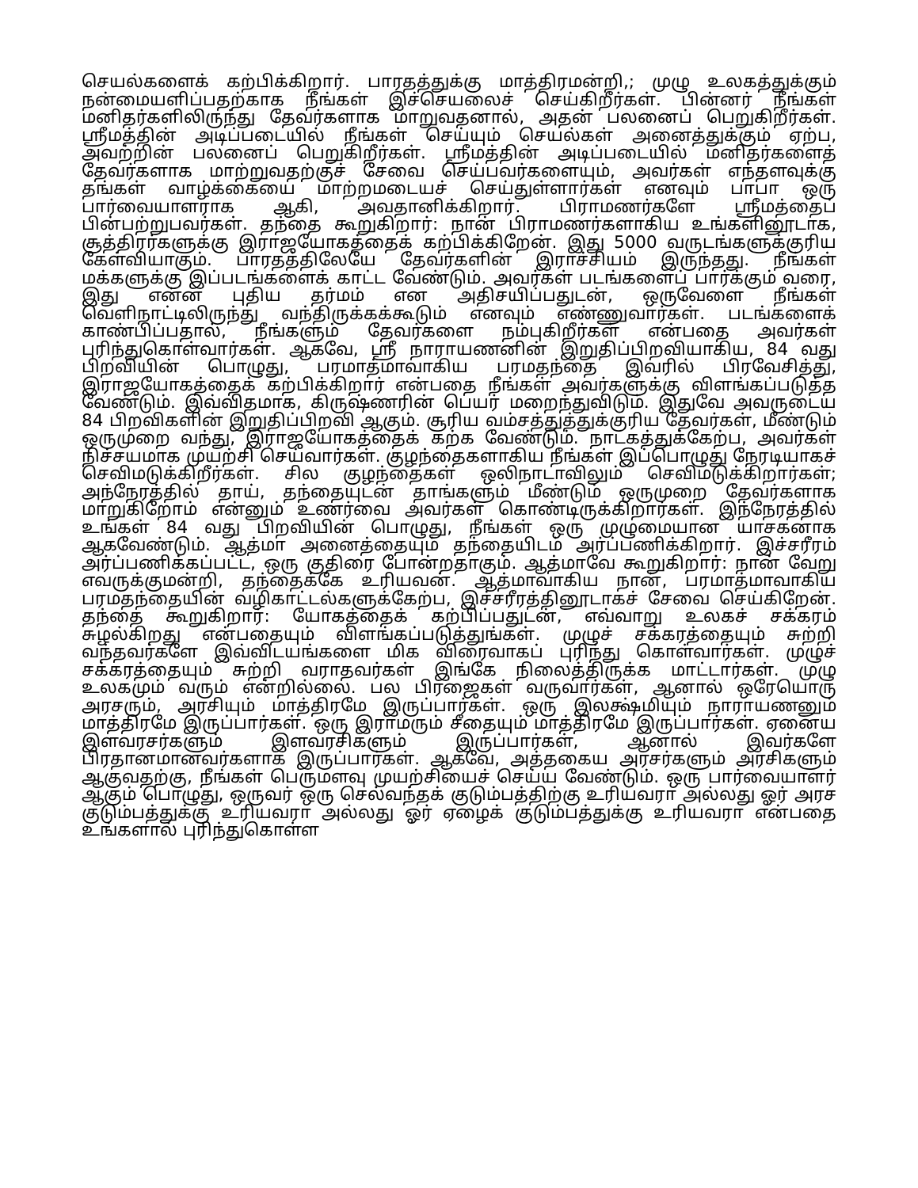செயல்களைக் கற்பிக்கிறார். பாரதத்துக்கு மாத்திரமன்றி,; முழு உலகத்துக்கும் நன்மையளிப்பதற்காக நீங்கள் இச்செயலைச் செய்கிறீர்கள். பின்னர் நீங்கள் மனிதர்களிலிருந்து தேவர்களாக மாறுவதனால், அதன் பலனைப் பெறுகிறீர்கள். ஸ்ரீமத்தின் அடிப்படையில் நீங்கள் செய்யும் செயல்கள் அனைத்துக்கும் ஏற்ப, அவற்றின் பலனைப் பெறுகிறீர்கள். ஸ்ரீமத்தின் அடிப்படையில் மனிதர்களைத் தேவர்களாக மாற்றுவதற்குச் சேவை செய்பவர்களையும், அவர்கள் எந்தளவுக்கு தங்கள் வாழ்க்கையை மாற்றமடையச் செய்துள்ளார்கள் எனவும் பாபா ஒரு பார்வையாளராக ஆகி, அவதானிக்கிறார். பிராமணர்களே ஸ்ரீமத்தைப் பின்பற்றுபவர்கள். தந்தை கூறுகிறார்: நான் பிராமணர்களாகிய உங்களினூடாக, சூத்திரர்களுக்கு இராஜயோகத்தைக் கற்பிக்கிறேன். இது 5000 வருடங்களுக்குரிய கேள்வியாகும். பாரதத்திலேயே தேவர்களின் இராச்சியம் இருந்தது. நீங்கள் மக்களுக்கு இப்படங்களைக் காட்ட வேண்டும். அவர்கள் படங்களைப் பார்க்கும் வரை, இது என்ன புதிய தர்மம் என அதிசயிப்பதுடன், ஒருவேளை நீங்கள் வெளிநாட்டிலிருந்து வந்திருக்கக்கூடும் எனவும் எண்ணுவார்கள். படங்களைக் காண்பிப்பதால், நீங்களும் தேவர்களை நம்புகிறீர்கள் என்பதை அவர்கள் புரிந்துகொள்வார்கள். ஆகவே, ஸ்ரீ நாராயணனின் இறுதிப்பிறவியாகிய, 84 வது பிறவியின் பொழுது, பரமாத்மாவாகிய பரமதந்தை இவரில் பிரவேசித்து, இராஜயோகத்தைக் கற்பிக்கிறார் என்பதை நீங்கள் அவர்களுக்கு விளங்கப்படுத்த வேண்டும். இவ்விதமாக, கிருஷ்ணரின் பெயர் மறைந்துவிடும். இதுவே அவருடைய 84 பிறவிகளின் இறுதிப்பிறவி ஆகும். சூரிய வம்சத்துத்துக்குரிய தேவர்கள், மீண்டும் ஒருமுறை வந்து, இராஜயோகத்தைக் கற்க வேண்டும். நாடகத்துக்கேற்ப, அவர்கள் நிச்சயமாக முயற்சி செய்வார்கள். குழந்தைகளாகிய நீங்கள் இப்பொழுது நேரடியாகச் செவிமடுக்கிறீர்கள். சில குழந்தைகள் ஒலிநாடாவிலும் செவிமடுக்கிறார்கள்; அந்நேரத்தில் தாய், தந்தையுடன் தாங்களும் மீண்டும் ஒருமுறை தேவர்களாக மாறுகிறோம் என்னும் உணர்வை அவர்கள் கொண்டிருக்கிறார்கள். இந்நேரத்தில் உங்கள் 84 வது பிறவியின் பொழுது, நீங்கள் ஒரு முழுமையான யாசகனாக ஆகவேண்டும். ஆத்மா அனைத்தையும் தந்தையிடம் அர்ப்பணிக்கிறார். இச்சரீரம் அர்ப்பணிக்கப்பட்ட, ஒரு குதிரை போன்றதாகும். ஆத்மாவே கூறுகிறார்: நான் வேறு எவருக்குமன்றி, தந்தைக்கே உரியவன். ஆத்மாவாகிய நான், பரமாத்மாவாகிய பரமதந்தையின் வழிகாட்டல்களுக்கேற்ப, இச்சரீரத்தினூடாகச் சேவை செய்கிறேன். தந்தை கூறுகிறார்: யோகத்தைக் கற்பிப்பதுடன், எவ்வாறு உலகச் சக்கரம் சுழல்கிறது என்பதையும் விளங்கப்படுத்துங்கள். முழுச் சக்கரத்தையும் சுற்றி வந்தவர்களே இவ்விடயங்களை மிக விரைவாகப் புரிந்து கொள்வார்கள். முழுச் சக்கரத்தையும் சுற்றி வராதவர்கள் இங்கே நிலைத்திருக்க மாட்டார்கள். முழு உலகமும் வரும் என்றில்லை. பல பிரஜைகள் வருவார்கள், ஆனால் ஒரேயொரு அரசரும், அரசியும் மாத்திரமே இருப்பார்கள். ஒரு இலக்ஷ்மியும் நாராயணனும் மாத்திரமே இருப்பார்கள். ஒரு இராமரும் சீதையும் மாத்திரமே இருப்பார்கள். ஏனைய இளவரசர்களும் இளவரசிகளும் இருப்பார்கள், ஆனால் இவர்களே பிரதானமானவர்களாக இருப்பார்கள். ஆகவே, அத்தகைய அரசர்களும் அரசிகளும் ஆகுவதற்கு, நீங்கள் பெருமளவு முயற்சியைச் செய்ய வேண்டும். ஒரு பார்வையாளர் ஆகும் பொழுது, ஒருவர் ஒரு செல்வந்தக் குடும்பத்திற்கு உரியவரா அல்லது ஓர் அரச குடும்பத்துக்கு உரியவரா அல்லது ஓர் ஏழைக் குடும்பத்துக்கு உரியவரா என்பதை உங்களால் புரிந்துகொள்ள